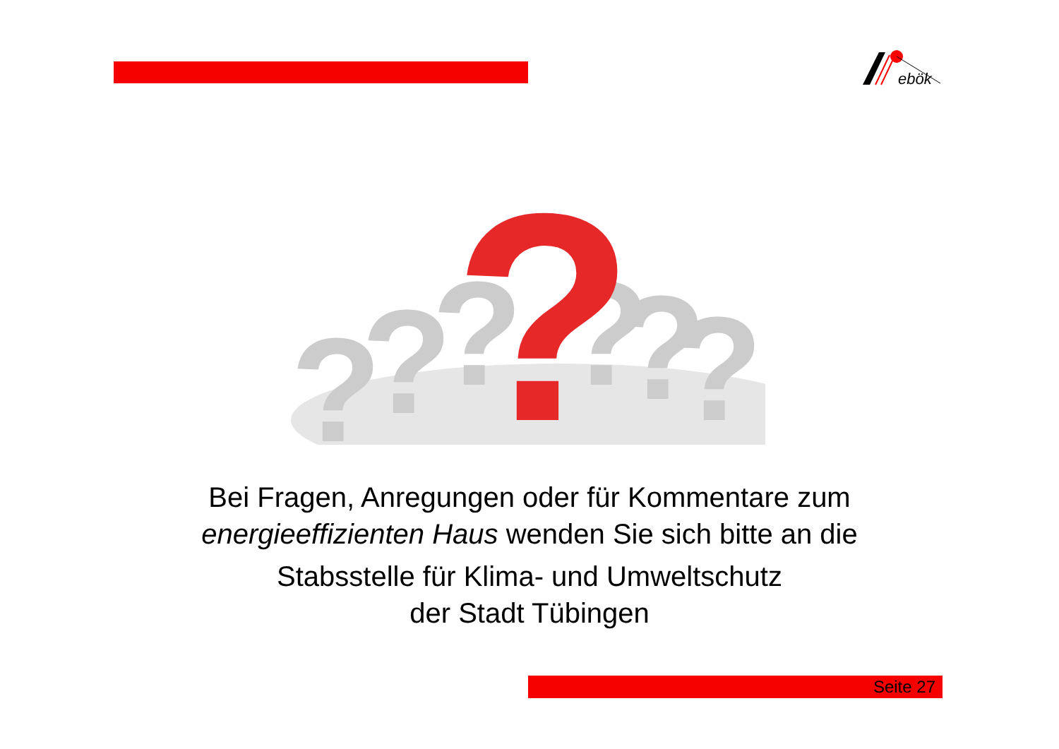ebök
?
?
?
?
?
?
?
Bei Fragen, Anregungen oder für Kommentare zum
energieeffizienten Haus wenden Sie sich bitte an die
Stabsstelle für Klima- und Umweltschutz
der Stadt Tübingen
Seite 27